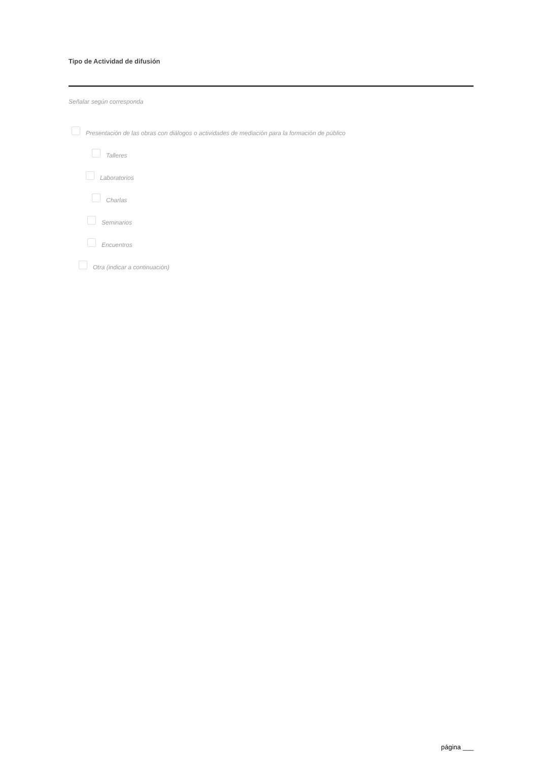Tipo de Actividad de difusión
Señalar según corresponda
Presentación de las obras con diálogos o actividades de mediación para la formación de público
Talleres
Laboratorios
Charlas
Seminarios
Encuentros
Otra (indicar a continuación)
página ___